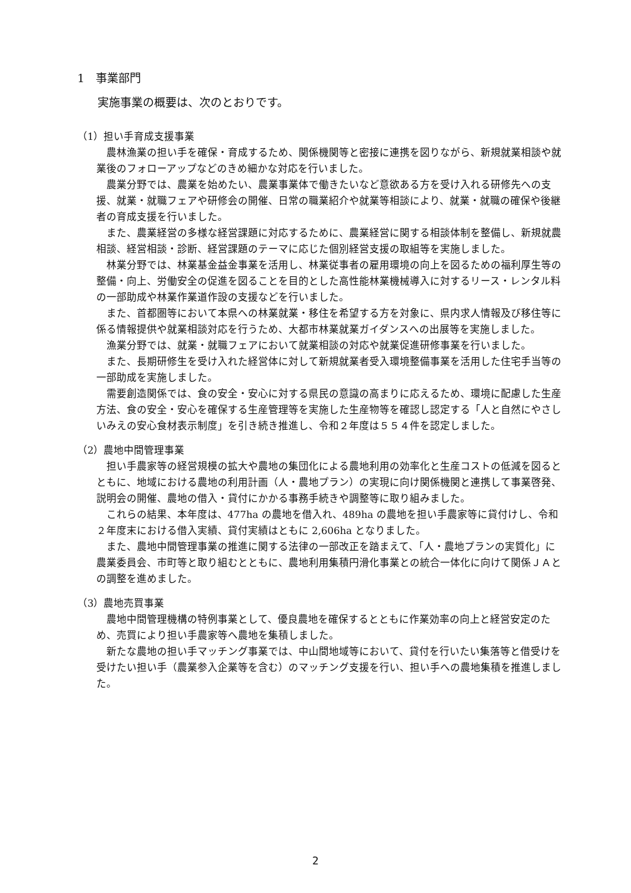1　事業部門
実施事業の概要は、次のとおりです。
（1）担い手育成支援事業
農林漁業の担い手を確保・育成するため、関係機関等と密接に連携を図りながら、新規就業相談や就業後のフォローアップなどのきめ細かな対応を行いました。
農業分野では、農業を始めたい、農業事業体で働きたいなど意欲ある方を受け入れる研修先への支援、就業・就職フェアや研修会の開催、日常の職業紹介や就業等相談により、就業・就職の確保や後継者の育成支援を行いました。
また、農業経営の多様な経営課題に対応するために、農業経営に関する相談体制を整備し、新規就農相談、経営相談・診断、経営課題のテーマに応じた個別経営支援の取組等を実施しました。
林業分野では、林業基金益金事業を活用し、林業従事者の雇用環境の向上を図るための福利厚生等の整備・向上、労働安全の促進を図ることを目的とした高性能林業機械導入に対するリース・レンタル料の一部助成や林業作業道作設の支援などを行いました。
また、首都圏等において本県への林業就業・移住を希望する方を対象に、県内求人情報及び移住等に係る情報提供や就業相談対応を行うため、大都市林業就業ガイダンスへの出展等を実施しました。
漁業分野では、就業・就職フェアにおいて就業相談の対応や就業促進研修事業を行いました。
また、長期研修生を受け入れた経営体に対して新規就業者受入環境整備事業を活用した住宅手当等の一部助成を実施しました。
需要創造関係では、食の安全・安心に対する県民の意識の高まりに応えるため、環境に配慮した生産方法、食の安全・安心を確保する生産管理等を実施した生産物等を確認し認定する「人と自然にやさしいみえの安心食材表示制度」を引き続き推進し、令和２年度は５５４件を認定しました。
（2）農地中間管理事業
担い手農家等の経営規模の拡大や農地の集団化による農地利用の効率化と生産コストの低減を図るとともに、地域における農地の利用計画（人・農地プラン）の実現に向け関係機関と連携して事業啓発、説明会の開催、農地の借入・貸付にかかる事務手続きや調整等に取り組みました。
これらの結果、本年度は、477ha の農地を借入れ、489ha の農地を担い手農家等に貸付けし、令和２年度末における借入実績、貸付実績はともに 2,606ha となりました。
また、農地中間管理事業の推進に関する法律の一部改正を踏まえて、「人・農地プランの実質化」に農業委員会、市町等と取り組むとともに、農地利用集積円滑化事業との統合一体化に向けて関係ＪＡとの調整を進めました。
（3）農地売買事業
農地中間管理機構の特例事業として、優良農地を確保するとともに作業効率の向上と経営安定のため、売買により担い手農家等へ農地を集積しました。
新たな農地の担い手マッチング事業では、中山間地域等において、貸付を行いたい集落等と借受けを受けたい担い手（農業参入企業等を含む）のマッチング支援を行い、担い手への農地集積を推進しました。
2